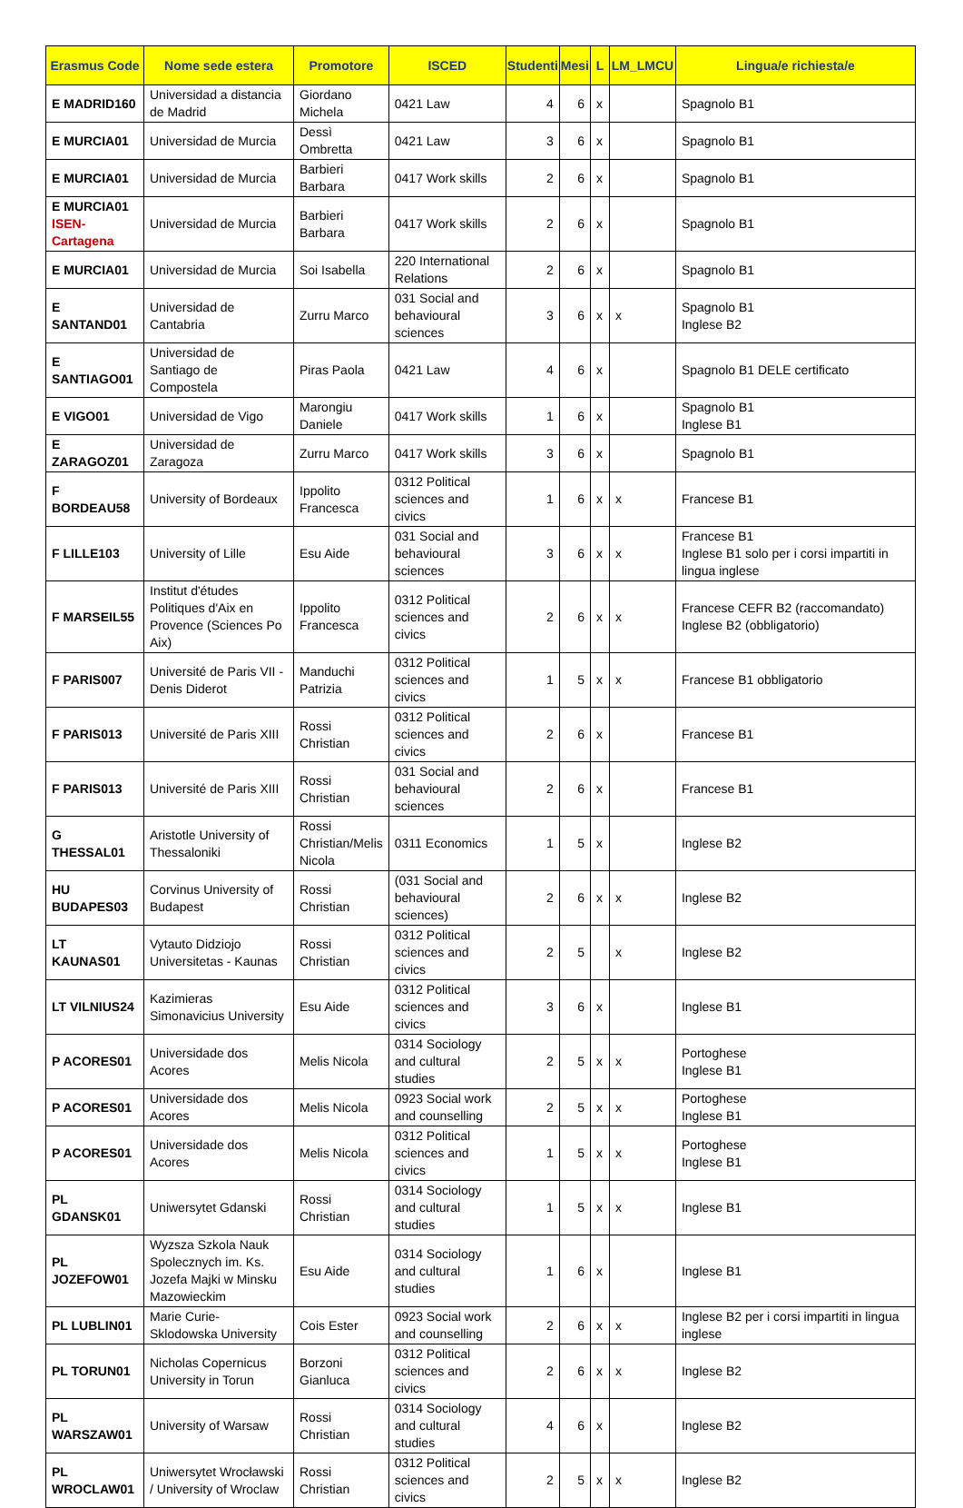| Erasmus Code | Nome sede estera | Promotore | ISCED | Studenti | Mesi | L | LM_LMCU | Lingua/e richiesta/e |
| --- | --- | --- | --- | --- | --- | --- | --- | --- |
| E MADRID160 | Universidad a distancia de Madrid | Giordano Michela | 0421 Law | 4 | 6 | x | | Spagnolo B1 |
| E MURCIA01 | Universidad de Murcia | Dessì Ombretta | 0421 Law | 3 | 6 | x | | Spagnolo B1 |
| E MURCIA01 | Universidad de Murcia | Barbieri Barbara | 0417 Work skills | 2 | 6 | x | | Spagnolo B1 |
| E MURCIA01 ISEN-Cartagena | Universidad de Murcia | Barbieri Barbara | 0417 Work skills | 2 | 6 | x | | Spagnolo B1 |
| E MURCIA01 | Universidad de Murcia | Soi Isabella | 220 International Relations | 2 | 6 | x | | Spagnolo B1 |
| E SANTAND01 | Universidad de Cantabria | Zurru Marco | 031 Social and behavioural sciences | 3 | 6 | x | x | Spagnolo B1 Inglese B2 |
| E SANTIAGO01 | Universidad de Santiago de Compostela | Piras Paola | 0421 Law | 4 | 6 | x | | Spagnolo B1 DELE certificato |
| E VIGO01 | Universidad de Vigo | Marongiu Daniele | 0417 Work skills | 1 | 6 | x | | Spagnolo B1 Inglese B1 |
| E ZARAGOZ01 | Universidad de Zaragoza | Zurru Marco | 0417 Work skills | 3 | 6 | x | | Spagnolo B1 |
| F BORDEAU58 | University of Bordeaux | Ippolito Francesca | 0312 Political sciences and civics | 1 | 6 | x | x | Francese B1 |
| F LILLE103 | University of Lille | Esu Aide | 031 Social and behavioural sciences | 3 | 6 | x | x | Francese B1 Inglese B1 solo per i corsi impartiti in lingua inglese |
| F MARSEIL55 | Institut d'études Politiques d'Aix en Provence (Sciences Po Aix) | Ippolito Francesca | 0312 Political sciences and civics | 2 | 6 | x | x | Francese CEFR B2 (raccomandato) Inglese B2 (obbligatorio) |
| F PARIS007 | Université de Paris VII - Denis Diderot | Manduchi Patrizia | 0312 Political sciences and civics | 1 | 5 | x | x | Francese B1 obbligatorio |
| F PARIS013 | Université de Paris XIII | Rossi Christian | 0312 Political sciences and civics | 2 | 6 | x | | Francese B1 |
| F PARIS013 | Université de Paris XIII | Rossi Christian | 031 Social and behavioural sciences | 2 | 6 | x | | Francese B1 |
| G THESSAL01 | Aristotle University of Thessaloniki | Rossi Christian/Melis Nicola | 0311 Economics | 1 | 5 | x | | Inglese B2 |
| HU BUDAPES03 | Corvinus University of Budapest | Rossi Christian | (031 Social and behavioural sciences) | 2 | 6 | x | x | Inglese B2 |
| LT KAUNAS01 | Vytauto Didziojo Universitetas - Kaunas | Rossi Christian | 0312 Political sciences and civics | 2 | 5 | | x | Inglese B2 |
| LT VILNIUS24 | Kazimieras Simonavicius University | Esu Aide | 0312 Political sciences and civics | 3 | 6 | x | | Inglese B1 |
| P ACORES01 | Universidade dos Acores | Melis Nicola | 0314 Sociology and cultural studies | 2 | 5 | x | x | Portoghese Inglese B1 |
| P ACORES01 | Universidade dos Acores | Melis Nicola | 0923 Social work and counselling | 2 | 5 | x | x | Portoghese Inglese B1 |
| P ACORES01 | Universidade dos Acores | Melis Nicola | 0312 Political sciences and civics | 1 | 5 | x | x | Portoghese Inglese B1 |
| PL GDANSK01 | Uniwersytet Gdanski | Rossi Christian | 0314 Sociology and cultural studies | 1 | 5 | x | x | Inglese B1 |
| PL JOZEFOW01 | Wyzsza Szkola Nauk Spolecznych im. Ks. Jozefa Majki w Minsku Mazowieckim | Esu Aide | 0314 Sociology and cultural studies | 1 | 6 | x | | Inglese B1 |
| PL LUBLIN01 | Marie Curie- Sklodowska University | Cois Ester | 0923 Social work and counselling | 2 | 6 | x | x | Inglese B2 per i corsi impartiti in lingua inglese |
| PL TORUN01 | Nicholas Copernicus University in Torun | Borzoni Gianluca | 0312 Political sciences and civics | 2 | 6 | x | x | Inglese B2 |
| PL WARSZAW01 | University of Warsaw | Rossi Christian | 0314 Sociology and cultural studies | 4 | 6 | x | | Inglese B2 |
| PL WROCLAW01 | Uniwersytet Wrocławski / University of Wroclaw | Rossi Christian | 0312 Political sciences and civics | 2 | 5 | x | x | Inglese B2 |